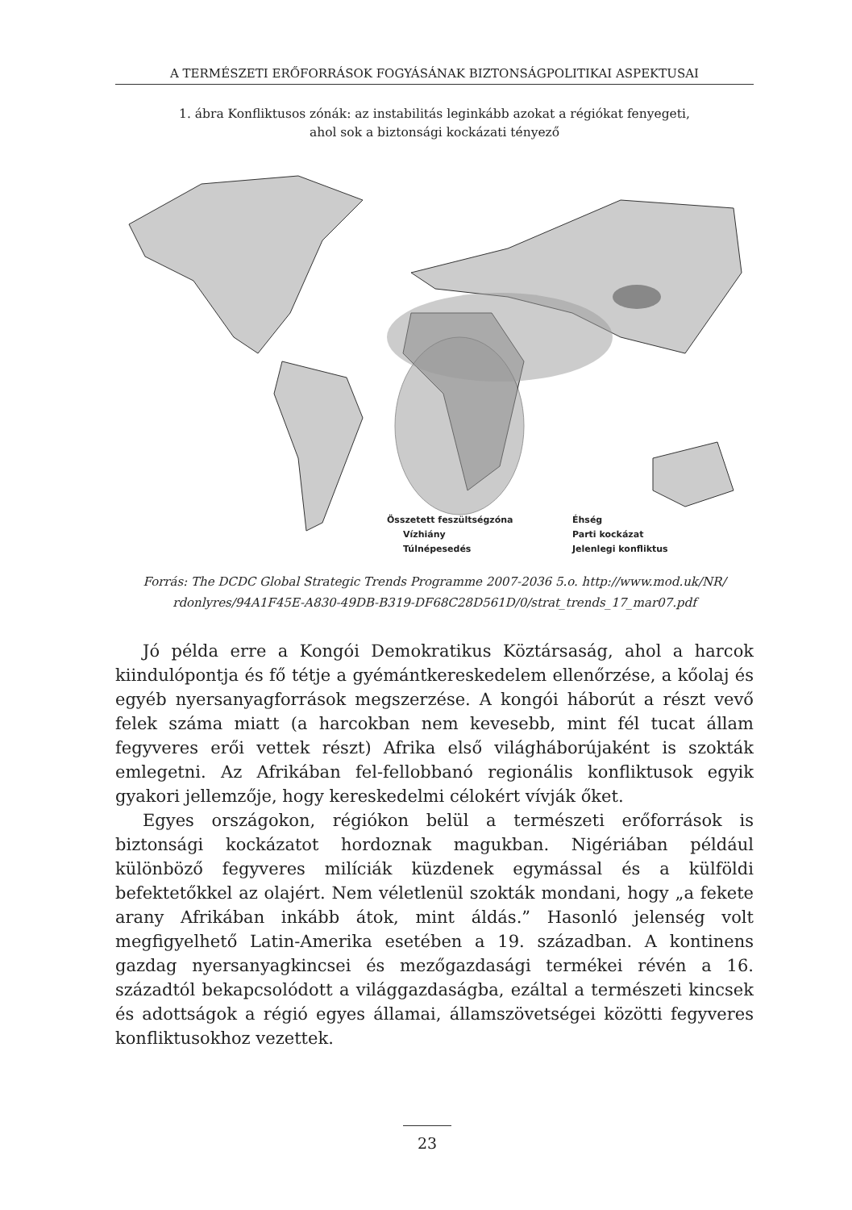A TERMÉSZETI ERŐFORRÁSOK FOGYÁSÁNAK BIZTONSÁGPOLITIKAI ASPEKTUSAI
1. ábra Konfliktusos zónák: az instabilitás leginkább azokat a régiókat fenyegeti,
ahol sok a biztonsági kockázati tényező
Összetett feszültségzóna
Éhség
Vízhiány
Parti kockázat
Túlnépesedés
Jelenlegi konfliktus
Forrás: The DCDC Global Strategic Trends Programme 2007-2036 5.o. http://www.mod.uk/NR/
rdonlyres/94A1F45E-A830-49DB-B319-DF68C28D561D/0/strat_trends_17_mar07.pdf
Jó példa erre a Kongói Demokratikus Köztársaság, ahol a harcok kiindulópontja és fő tétje a gyémántkereskedelem ellenőrzése, a kőolaj és egyéb nyersanyagforrások megszerzése. A kongói háborút a részt vevő felek száma miatt (a harcokban nem kevesebb, mint fél tucat állam fegyveres erői vettek részt) Afrika első világháborújaként is szokták emlegetni. Az Afrikában fel-fellobbanó regionális konfliktusok egyik gyakori jellemzője, hogy kereskedelmi célokért vívják őket.
Egyes országokon, régiókon belül a természeti erőforrások is biztonsági kockázatot hordoznak magukban. Nigériában például különböző fegyveres milíciák küzdenek egymással és a külföldi befektetőkkel az olajért. Nem véletlenül szokták mondani, hogy „a fekete arany Afrikában inkább átok, mint áldás.” Hasonló jelenség volt megfigyelhető Latin-Amerika esetében a 19. században. A kontinens gazdag nyersanyagkincsei és mezőgazdasági termékei révén a 16. századtól bekapcsolódott a világgazdaságba, ezáltal a természeti kincsek és adottságok a régió egyes államai, államszövetségei közötti fegyveres konfliktusokhoz vezettek.
23